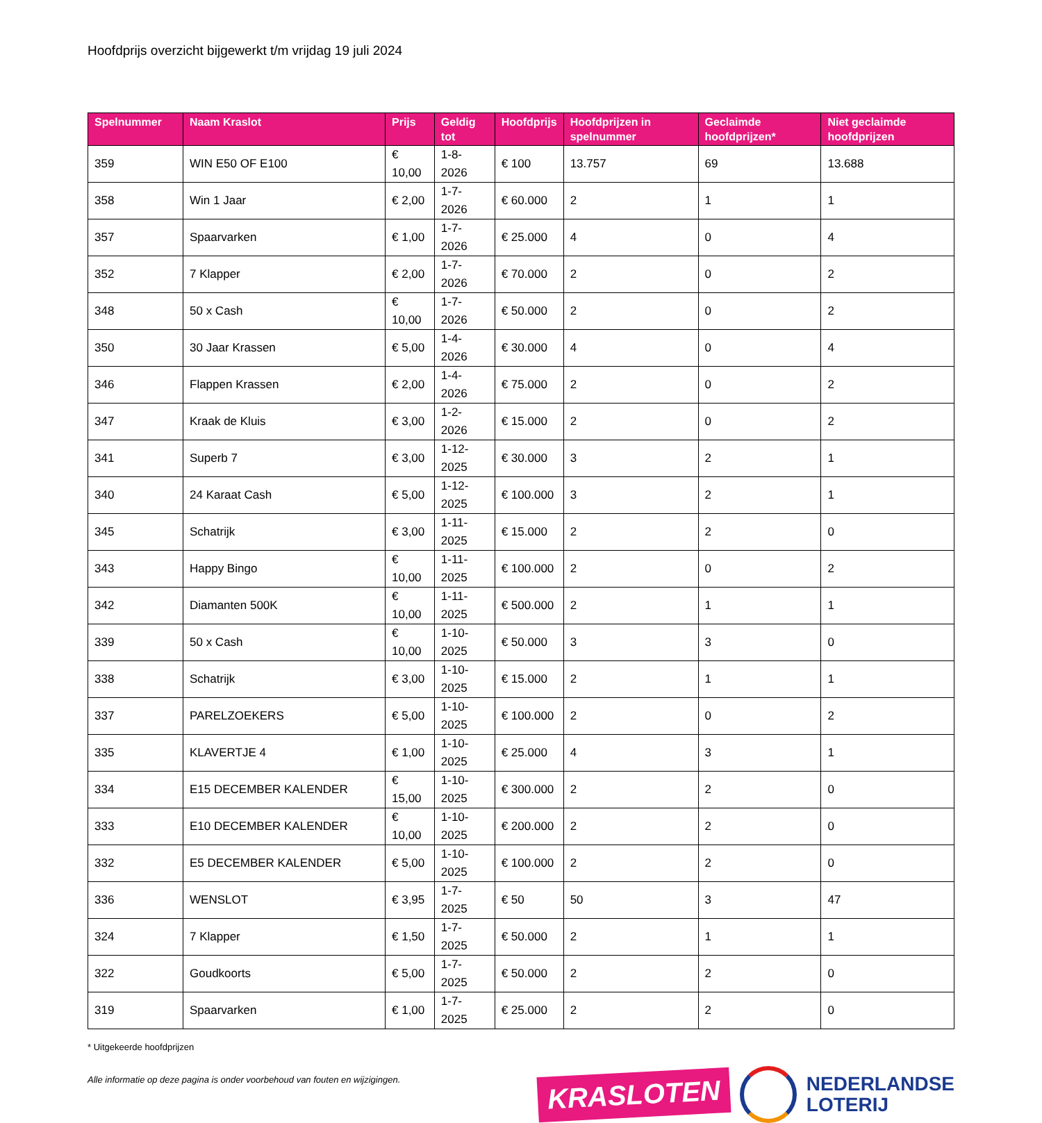Hoofdprijs overzicht bijgewerkt t/m vrijdag 19 juli 2024
| Spelnummer | Naam Kraslot | Prijs | Geldig tot | Hoofdprijs | Hoofdprijzen in spelnummer | Geclaimde hoofdprijzen* | Niet geclaimde hoofdprijzen |
| --- | --- | --- | --- | --- | --- | --- | --- |
| 359 | WIN E50 OF E100 | € 10,00 | 1-8-2026 | € 100 | 13.757 | 69 | 13.688 |
| 358 | Win 1 Jaar | € 2,00 | 1-7-2026 | € 60.000 | 2 | 1 | 1 |
| 357 | Spaarvarken | € 1,00 | 1-7-2026 | € 25.000 | 4 | 0 | 4 |
| 352 | 7 Klapper | € 2,00 | 1-7-2026 | € 70.000 | 2 | 0 | 2 |
| 348 | 50 x Cash | € 10,00 | 1-7-2026 | € 50.000 | 2 | 0 | 2 |
| 350 | 30 Jaar Krassen | € 5,00 | 1-4-2026 | € 30.000 | 4 | 0 | 4 |
| 346 | Flappen Krassen | € 2,00 | 1-4-2026 | € 75.000 | 2 | 0 | 2 |
| 347 | Kraak de Kluis | € 3,00 | 1-2-2026 | € 15.000 | 2 | 0 | 2 |
| 341 | Superb 7 | € 3,00 | 1-12-2025 | € 30.000 | 3 | 2 | 1 |
| 340 | 24 Karaat Cash | € 5,00 | 1-12-2025 | € 100.000 | 3 | 2 | 1 |
| 345 | Schatrijk | € 3,00 | 1-11-2025 | € 15.000 | 2 | 2 | 0 |
| 343 | Happy Bingo | € 10,00 | 1-11-2025 | € 100.000 | 2 | 0 | 2 |
| 342 | Diamanten 500K | € 10,00 | 1-11-2025 | € 500.000 | 2 | 1 | 1 |
| 339 | 50 x Cash | € 10,00 | 1-10-2025 | € 50.000 | 3 | 3 | 0 |
| 338 | Schatrijk | € 3,00 | 1-10-2025 | € 15.000 | 2 | 1 | 1 |
| 337 | PARELZOEKERS | € 5,00 | 1-10-2025 | € 100.000 | 2 | 0 | 2 |
| 335 | KLAVERTJE 4 | € 1,00 | 1-10-2025 | € 25.000 | 4 | 3 | 1 |
| 334 | E15 DECEMBER KALENDER | € 15,00 | 1-10-2025 | € 300.000 | 2 | 2 | 0 |
| 333 | E10 DECEMBER KALENDER | € 10,00 | 1-10-2025 | € 200.000 | 2 | 2 | 0 |
| 332 | E5 DECEMBER KALENDER | € 5,00 | 1-10-2025 | € 100.000 | 2 | 2 | 0 |
| 336 | WENSLOT | € 3,95 | 1-7-2025 | € 50 | 50 | 3 | 47 |
| 324 | 7 Klapper | € 1,50 | 1-7-2025 | € 50.000 | 2 | 1 | 1 |
| 322 | Goudkoorts | € 5,00 | 1-7-2025 | € 50.000 | 2 | 2 | 0 |
| 319 | Spaarvarken | € 1,00 | 1-7-2025 | € 25.000 | 2 | 2 | 0 |
* Uitgekeerde hoofdprijzen
Alle informatie op deze pagina is onder voorbehoud van fouten en wijzigingen.
KRASLOTEN
NEDERLANDSE
LOTERIJ